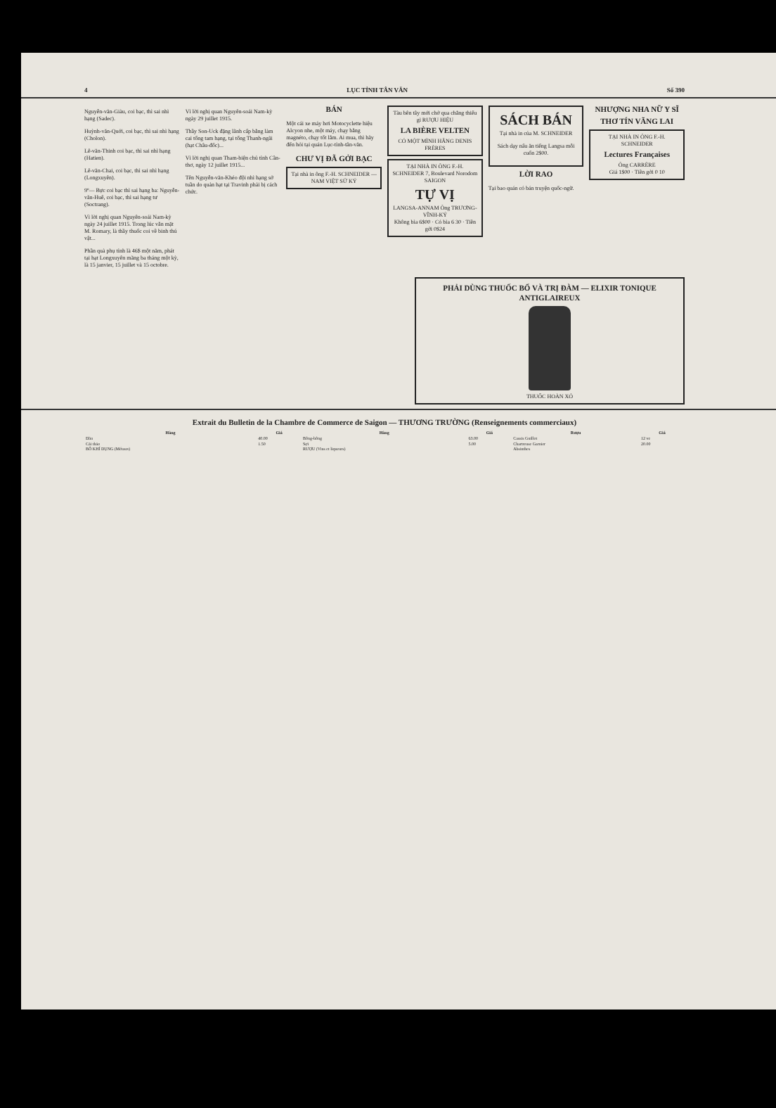4 LỤC TỈNH TÂN VĂN Số 390
Nguyễn-văn-Giàu, coi bạc, thì sai nhì hạng (Sadec).
Huỳnh-văn-Quới, coi bạc, thì sai nhì hạng (Cholon).
Lê-văn-Thinh coi bạc, thì sai nhì hạng (Hatien).
Lê-văn-Chai, coi bạc, thì sai nhì hạng (Longxuyên).
9º— Bực coi bạc thì sai hạng ba: Nguyễn-văn-Huê, coi bạc, thì sai hạng tư (Soctrang).
Vì lời nghị quan Nguyên-soái Nam-kỳ ngày 24 juillet 1915. Trong lúc vắn mặt M. Romary, là thầy thuốc coi về binh thú vật...
Phần quà phụ tỉnh là 46$ một năm, phát tại hạt Longxuyên mãng ba tháng một kỳ, là 15 janvier, 15 juillet và 15 octobre.
Vì lời nghị quan Nguyên-soái Nam-kỳ ngày 29 juillet 1915.
Thầy Son-Uck đặng lãnh cấp bằng làm cai tổng tam hạng, tại tổng Thanh-ngãi (hạt Châu-đốc)...
Vì lời nghị quan Tham-biện chủ tỉnh Cần-thơ, ngày 12 juillet 1915...
Tên Nguyễn-văn-Khéo đội nhì hạng sở tuần do quản hạt tại Travinh phải bị cách chức.
BÁN
Một cái xe máy hơi Motocyclette hiệu Alcyon nhe, một máy, chạy bằng magnéto, chạy tốt lắm. Ai mua, thì hãy đến hỏi tại quán Lục-tỉnh-tân-văn.
CHƯ VỊ ĐÃ GỞI BẠC
Tại nhà in ông F.-H. SCHNEIDER — NAM VIỆT SỬ KÝ
Tàu bên tây mới chở qua chẳng thiếu gì RƯỢU HIỆU
LA BIÈRE VELTEN
CÓ MỘT MÌNH HÃNG DENIS FRÈRES
TẠI NHÀ IN ÔNG F.-H. SCHNEIDER 7, Boulevard Norodom SAIGON
TỰ VỊ
LANGSA-ANNAM Ông TRƯƠNG-VĨNH-KÝ
Không bìa 6$00 · Có bìa 6 30 · Tiền gởi 0$24
SÁCH BÁN
Tại nhà in của M. SCHNEIDER
Sách dạy nấu ăn tiếng Langsa mỗi cuốn 2$00.
LỜI RAO
Tại bao quán có bán truyện quốc-ngữ.
NHƯỢNG NHA NỮ Y SĨ
THƠ TÍN VÃNG LAI
TẠI NHÀ IN ÔNG F.-H. SCHNEIDER
Lectures Françaises
Ông CARRÈRE
Giá 1$00 · Tiền gởi 0 10
PHẢI DÙNG THUỐC BỔ VÀ TRỊ ĐÀM — ELIXIR TONIQUE ANTIGLAIREUX
THUỐC HOÀN XỎ
Extrait du Bulletin de la Chambre de Commerce de Saigon — THƯƠNG TRƯỜNG (Renseignements commerciaux)
| Hàng | Giá | Hàng | Giá | Rượu | Giá |
| --- | --- | --- | --- | --- | --- |
| Dầu | 40.00 | Bông-bông | 63.00 | Cassis Guillot | 12 ve |
| Cải thảo | 1.50 | Sợi | 5.00 | Chartreuse Garnier | 20.00 |
| BÔ KHÍ DỤNG (Métaux) | | RƯỢU (Vins et liqueurs) | | Absinthes | |